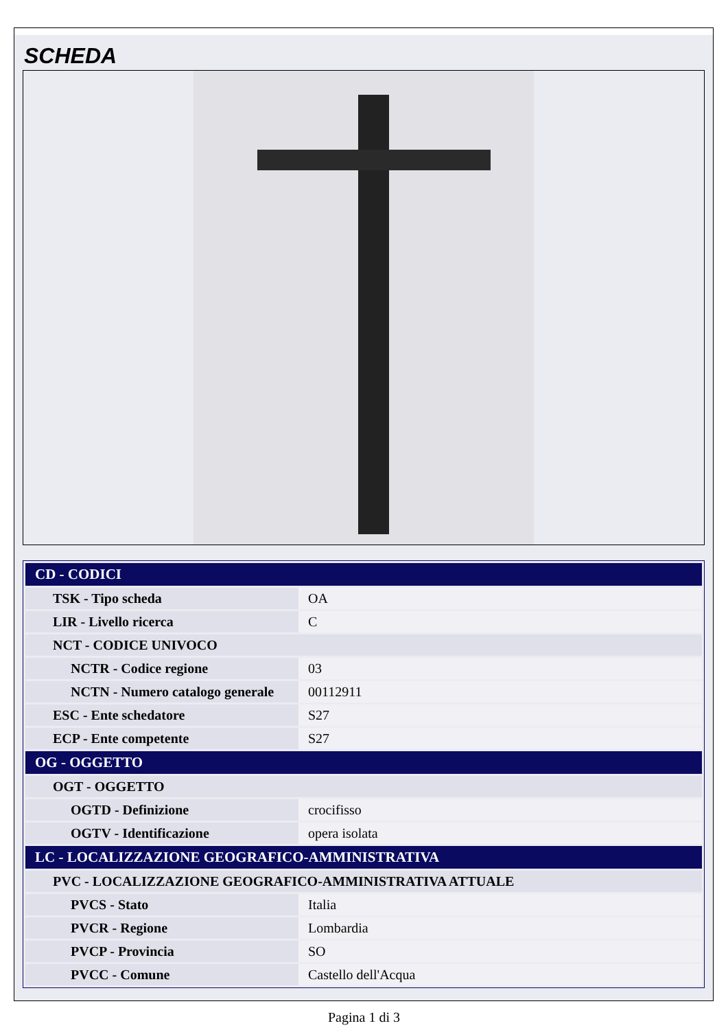SCHEDA
| CD - CODICI | |
| TSK - Tipo scheda | OA |
| LIR - Livello ricerca | C |
| NCT - CODICE UNIVOCO | |
| NCTR - Codice regione | 03 |
| NCTN - Numero catalogo generale | 00112911 |
| ESC - Ente schedatore | S27 |
| ECP - Ente competente | S27 |
| OG - OGGETTO | |
| OGT - OGGETTO | |
| OGTD - Definizione | crocifisso |
| OGTV - Identificazione | opera isolata |
| LC - LOCALIZZAZIONE GEOGRAFICO-AMMINISTRATIVA | |
| PVC - LOCALIZZAZIONE GEOGRAFICO-AMMINISTRATIVA ATTUALE | |
| PVCS - Stato | Italia |
| PVCR - Regione | Lombardia |
| PVCP - Provincia | SO |
| PVCC - Comune | Castello dell'Acqua |
Pagina 1 di 3